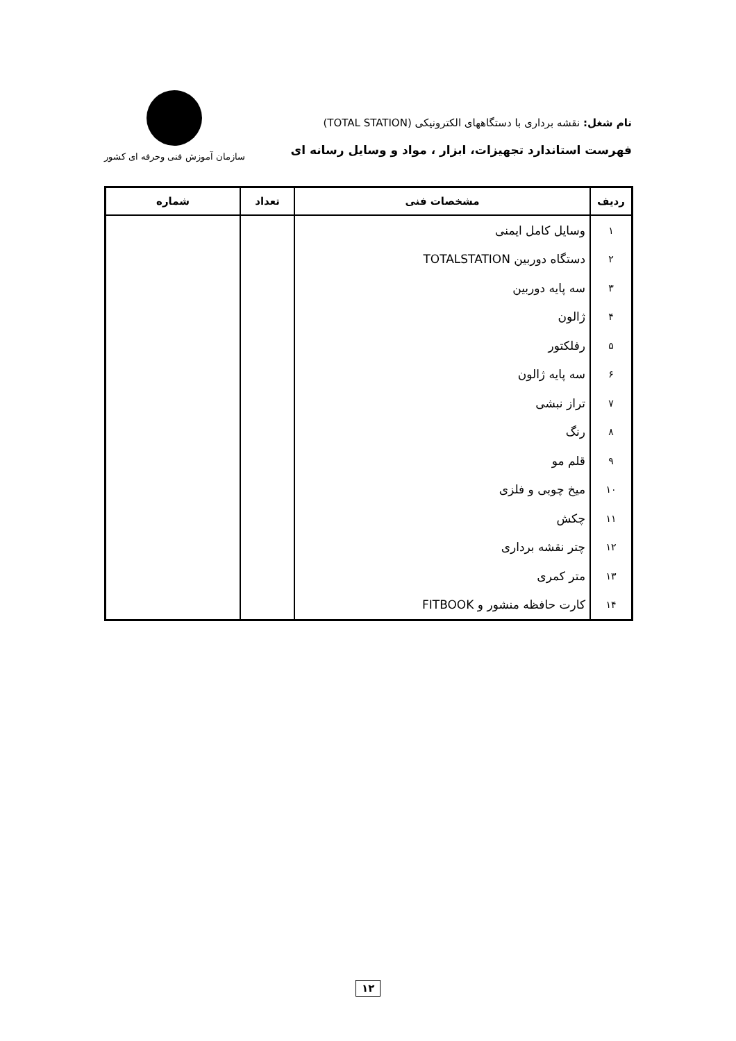نام شغل: نقشه برداری با دستگاههای الکترونیکی (TOTAL STATION)
فهرست استاندارد تجهیزات، ابزار ، مواد و وسایل رسانه ای
سازمان آموزش فنی وحرفه ای کشور
| ردیف | مشخصات فنی | تعداد | شماره |
| --- | --- | --- | --- |
| ۱ | وسایل کامل ایمنی | | |
| ۲ | دستگاه دوربین TOTALSTATION | | |
| ۳ | سه پایه دوربین | | |
| ۴ | ژالون | | |
| ۵ | رفلکتور | | |
| ۶ | سه پایه ژالون | | |
| ۷ | تراز نبشی | | |
| ۸ | رنگ | | |
| ۹ | قلم مو | | |
| ۱۰ | میخ چوبی و فلزی | | |
| ۱۱ | چکش | | |
| ۱۲ | چتر نقشه برداری | | |
| ۱۳ | متر کمری | | |
| ۱۴ | کارت حافظه منشور و FITBOOK | | |
۱۲